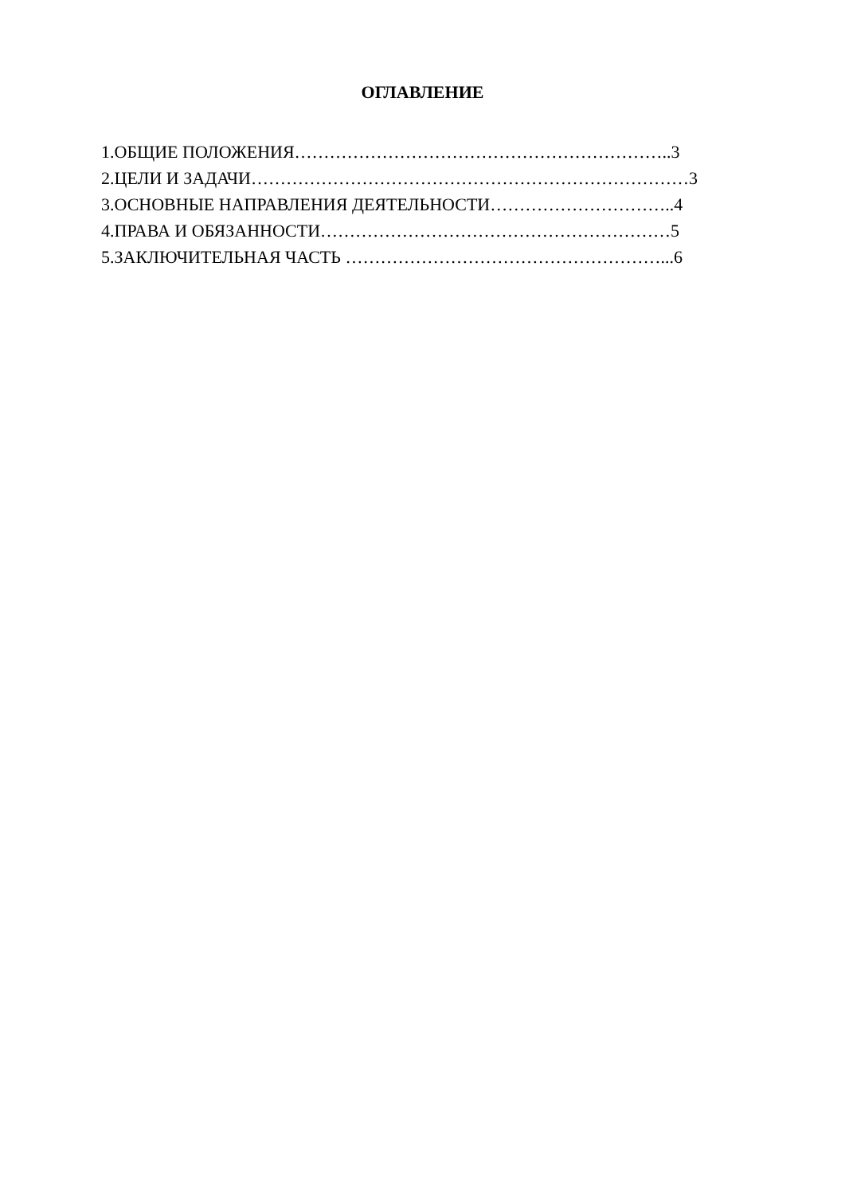ОГЛАВЛЕНИЕ
1.ОБЩИЕ ПОЛОЖЕНИЯ………………………………………………………..3
2.ЦЕЛИ И ЗАДАЧИ…………………………………………………………………3
3.ОСНОВНЫЕ НАПРАВЛЕНИЯ ДЕЯТЕЛЬНОСТИ…………………………..4
4.ПРАВА И ОБЯЗАННОСТИ……………………………………………………5
5.ЗАКЛЮЧИТЕЛЬНАЯ ЧАСТЬ ………………………………………………...6